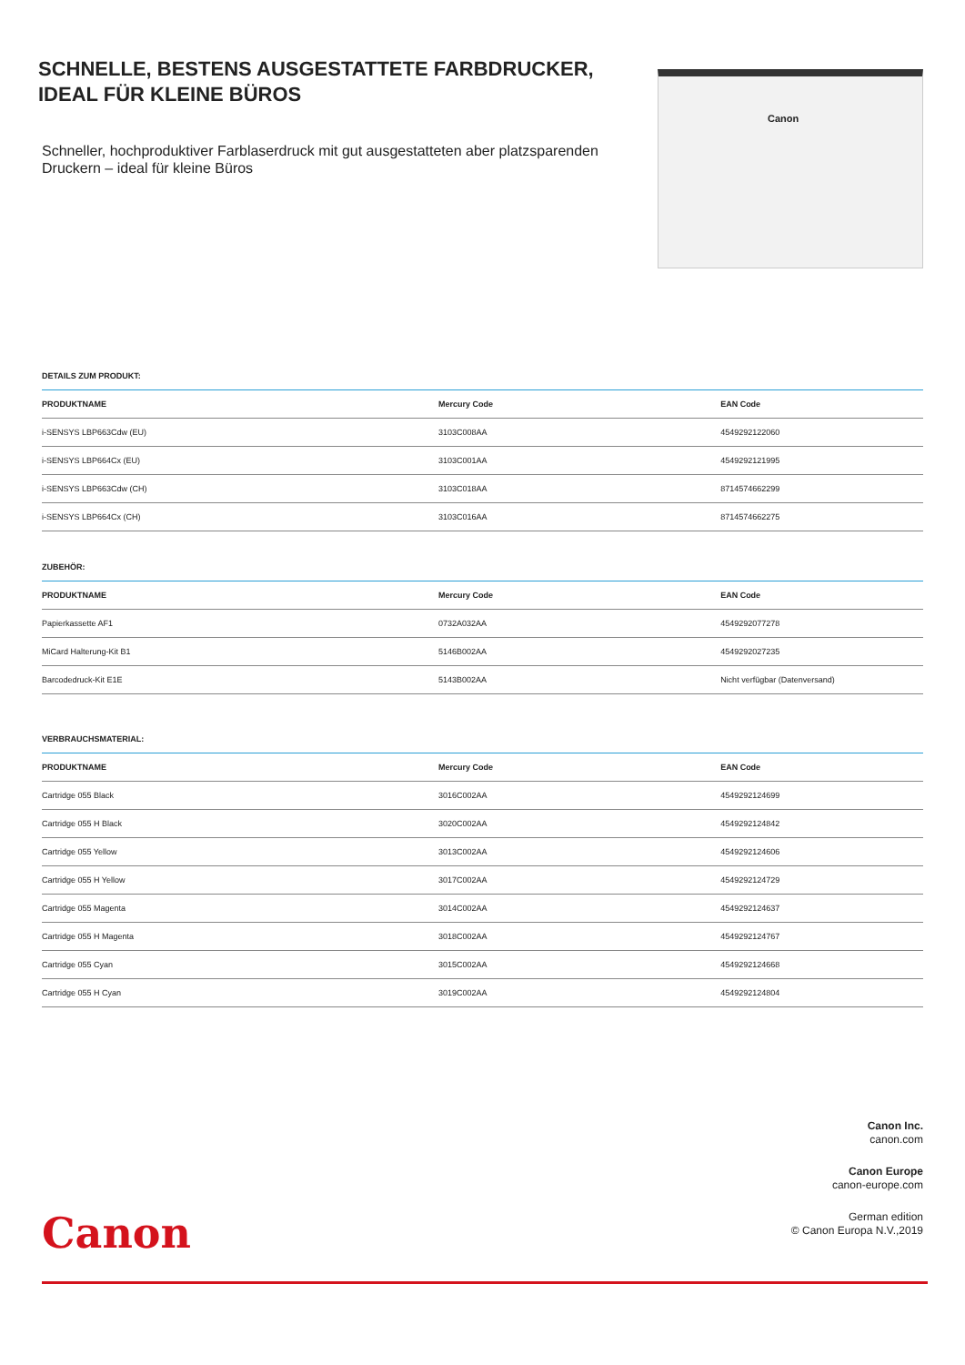SCHNELLE, BESTENS AUSGESTATTETE FARBDRUCKER, IDEAL FÜR KLEINE BÜROS
Schneller, hochproduktiver Farblaserdruck mit gut ausgestatteten aber platzsparenden Druckern – ideal für kleine Büros
Canon
DETAILS ZUM PRODUKT:
| PRODUKTNAME | Mercury Code | EAN Code |
| --- | --- | --- |
| i-SENSYS LBP663Cdw (EU) | 3103C008AA | 4549292122060 |
| i-SENSYS LBP664Cx (EU) | 3103C001AA | 4549292121995 |
| i-SENSYS LBP663Cdw (CH) | 3103C018AA | 8714574662299 |
| i-SENSYS LBP664Cx (CH) | 3103C016AA | 8714574662275 |
ZUBEHÖR:
| PRODUKTNAME | Mercury Code | EAN Code |
| --- | --- | --- |
| Papierkassette AF1 | 0732A032AA | 4549292077278 |
| MiCard Halterung-Kit B1 | 5146B002AA | 4549292027235 |
| Barcodedruck-Kit E1E | 5143B002AA | Nicht verfügbar (Datenversand) |
VERBRAUCHSMATERIAL:
| PRODUKTNAME | Mercury Code | EAN Code |
| --- | --- | --- |
| Cartridge 055 Black | 3016C002AA | 4549292124699 |
| Cartridge 055 H Black | 3020C002AA | 4549292124842 |
| Cartridge 055 Yellow | 3013C002AA | 4549292124606 |
| Cartridge 055 H Yellow | 3017C002AA | 4549292124729 |
| Cartridge 055 Magenta | 3014C002AA | 4549292124637 |
| Cartridge 055 H Magenta | 3018C002AA | 4549292124767 |
| Cartridge 055 Cyan | 3015C002AA | 4549292124668 |
| Cartridge 055 H Cyan | 3019C002AA | 4549292124804 |
Canon Inc.
canon.com
Canon Europe
canon-europe.com
German edition
© Canon Europa N.V.,2019
Canon